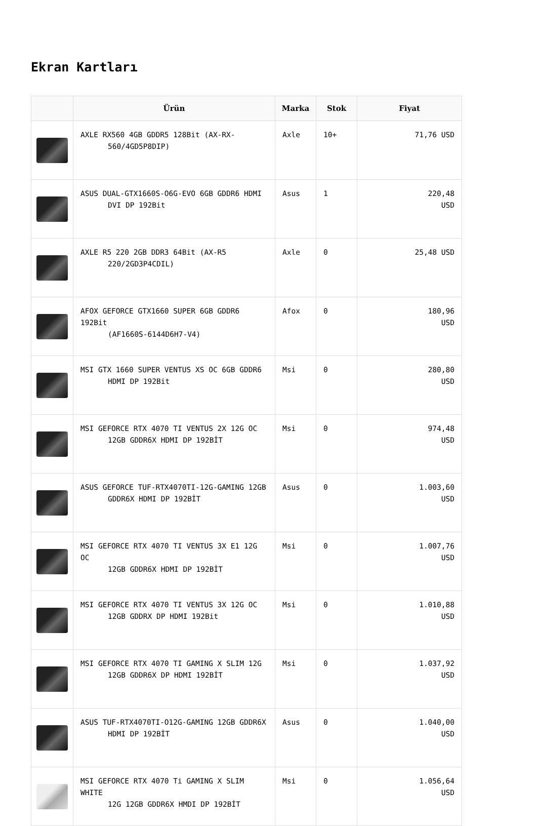Ekran Kartları
| | Ürün | Marka | Stok | Fiyat |
| --- | --- | --- | --- | --- |
| | AXLE RX560 4GB GDDR5 128Bit (AX-RX- 560/4GD5P8DIP) | Axle | 10+ | 71,76 USD |
| | ASUS DUAL-GTX1660S-O6G-EVO 6GB GDDR6 HDMI DVI DP 192Bit | Asus | 1 | 220,48 USD |
| | AXLE R5 220 2GB DDR3 64Bit (AX-R5 220/2GD3P4CDIL) | Axle | 0 | 25,48 USD |
| | AFOX GEFORCE GTX1660 SUPER 6GB GDDR6 192Bit (AF1660S-6144D6H7-V4) | Afox | 0 | 180,96 USD |
| | MSI GTX 1660 SUPER VENTUS XS OC 6GB GDDR6 HDMI DP 192Bit | Msi | 0 | 280,80 USD |
| | MSI GEFORCE RTX 4070 TI VENTUS 2X 12G OC 12GB GDDR6X HDMI DP 192BİT | Msi | 0 | 974,48 USD |
| | ASUS GEFORCE TUF-RTX4070TI-12G-GAMING 12GB GDDR6X HDMI DP 192BİT | Asus | 0 | 1.003,60 USD |
| | MSI GEFORCE RTX 4070 TI VENTUS 3X E1 12G OC 12GB GDDR6X HDMI DP 192BİT | Msi | 0 | 1.007,76 USD |
| | MSI GEFORCE RTX 4070 TI VENTUS 3X 12G OC 12GB GDDRX DP HDMI 192Bit | Msi | 0 | 1.010,88 USD |
| | MSI GEFORCE RTX 4070 TI GAMING X SLIM 12G 12GB GDDR6X DP HDMI 192BİT | Msi | 0 | 1.037,92 USD |
| | ASUS TUF-RTX4070TI-O12G-GAMING 12GB GDDR6X HDMI DP 192BİT | Asus | 0 | 1.040,00 USD |
| | MSI GEFORCE RTX 4070 Ti GAMING X SLIM WHITE 12G 12GB GDDR6X HMDI DP 192BİT | Msi | 0 | 1.056,64 USD |